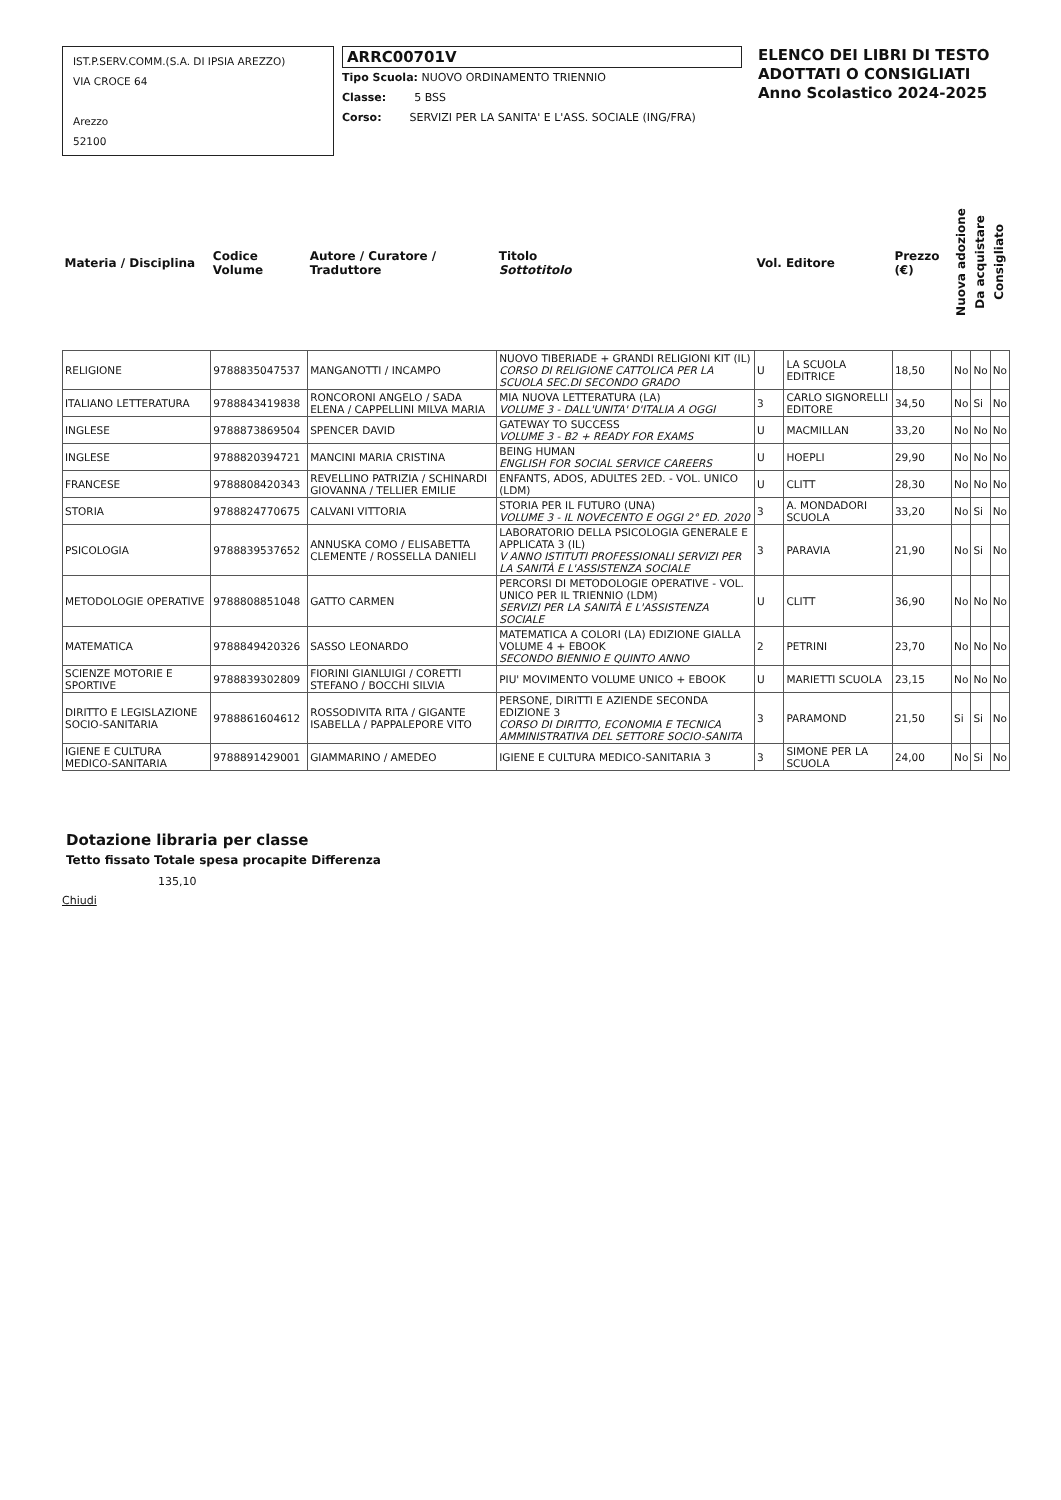IST.P.SERV.COMM.(S.A. DI IPSIA AREZZO)
VIA CROCE 64
Arezzo
52100
ARRC00701V
Tipo Scuola: NUOVO ORDINAMENTO TRIENNIO
Classe: 5 BSS
Corso: SERVIZI PER LA SANITA' E L'ASS. SOCIALE (ING/FRA)
ELENCO DEI LIBRI DI TESTO
ADOTTATI O CONSIGLIATI
Anno Scolastico 2024-2025
| Materia / Disciplina | Codice Volume | Autore / Curatore / Traduttore | Titolo Sottotitolo | Vol. | Editore | Prezzo (€) | Nuova adozione | Da acquistare | Consigliato |
| --- | --- | --- | --- | --- | --- | --- | --- | --- | --- |
| RELIGIONE | 9788835047537 | MANGANOTTI / INCAMPO | NUOVO TIBERIADE + GRANDI RELIGIONI KIT (IL) CORSO DI RELIGIONE CATTOLICA PER LA SCUOLA SEC.DI SECONDO GRADO | U | LA SCUOLA EDITRICE | 18,50 | No | No | No |
| ITALIANO LETTERATURA | 9788843419838 | RONCORONI ANGELO / SADA ELENA / CAPPELLINI MILVA MARIA | MIA NUOVA LETTERATURA (LA) VOLUME 3 - DALL'UNITA' D'ITALIA A OGGI | 3 | CARLO SIGNORELLI EDITORE | 34,50 | No | Si | No |
| INGLESE | 9788873869504 | SPENCER DAVID | GATEWAY TO SUCCESS VOLUME 3 - B2 + READY FOR EXAMS | U | MACMILLAN | 33,20 | No | No | No |
| INGLESE | 9788820394721 | MANCINI MARIA CRISTINA | BEING HUMAN ENGLISH FOR SOCIAL SERVICE CAREERS | U | HOEPLI | 29,90 | No | No | No |
| FRANCESE | 9788808420343 | REVELLINO PATRIZIA / SCHINARDI GIOVANNA / TELLIER EMILIE | ENFANTS, ADOS, ADULTES 2ED. - VOL. UNICO (LDM) | U | CLITT | 28,30 | No | No | No |
| STORIA | 9788824770675 | CALVANI VITTORIA | STORIA PER IL FUTURO (UNA) VOLUME 3 - IL NOVECENTO E OGGI 2° ED. 2020 | 3 | A. MONDADORI SCUOLA | 33,20 | No | Si | No |
| PSICOLOGIA | 9788839537652 | ANNUSKA COMO / ELISABETTA CLEMENTE / ROSSELLA DANIELI | LABORATORIO DELLA PSICOLOGIA GENERALE E APPLICATA 3 (IL) V ANNO ISTITUTI PROFESSIONALI SERVIZI PER LA SANITÀ E L'ASSISTENZA SOCIALE | 3 | PARAVIA | 21,90 | No | Si | No |
| METODOLOGIE OPERATIVE | 9788808851048 | GATTO CARMEN | PERCORSI DI METODOLOGIE OPERATIVE - VOL. UNICO PER IL TRIENNIO (LDM) SERVIZI PER LA SANITÀ E L'ASSISTENZA SOCIALE | U | CLITT | 36,90 | No | No | No |
| MATEMATICA | 9788849420326 | SASSO LEONARDO | MATEMATICA A COLORI (LA) EDIZIONE GIALLA VOLUME 4 + EBOOK SECONDO BIENNIO E QUINTO ANNO | 2 | PETRINI | 23,70 | No | No | No |
| SCIENZE MOTORIE E SPORTIVE | 9788839302809 | FIORINI GIANLUIGI / CORETTI STEFANO / BOCCHI SILVIA | PIU' MOVIMENTO VOLUME UNICO + EBOOK | U | MARIETTI SCUOLA | 23,15 | No | No | No |
| DIRITTO E LEGISLAZIONE SOCIO-SANITARIA | 9788861604612 | ROSSODIVITA RITA / GIGANTE ISABELLA / PAPPALEPORE VITO | PERSONE, DIRITTI E AZIENDE SECONDA EDIZIONE 3 CORSO DI DIRITTO, ECONOMIA E TECNICA AMMINISTRATIVA DEL SETTORE SOCIO-SANITA | 3 | PARAMOND | 21,50 | Si | Si | No |
| IGIENE E CULTURA MEDICO-SANITARIA | 9788891429001 | GIAMMARINO / AMEDEO | IGIENE E CULTURA MEDICO-SANITARIA 3 | 3 | SIMONE PER LA SCUOLA | 24,00 | No | Si | No |
Dotazione libraria per classe
Tetto fissato Totale spesa procapite Differenza
135,10
Chiudi